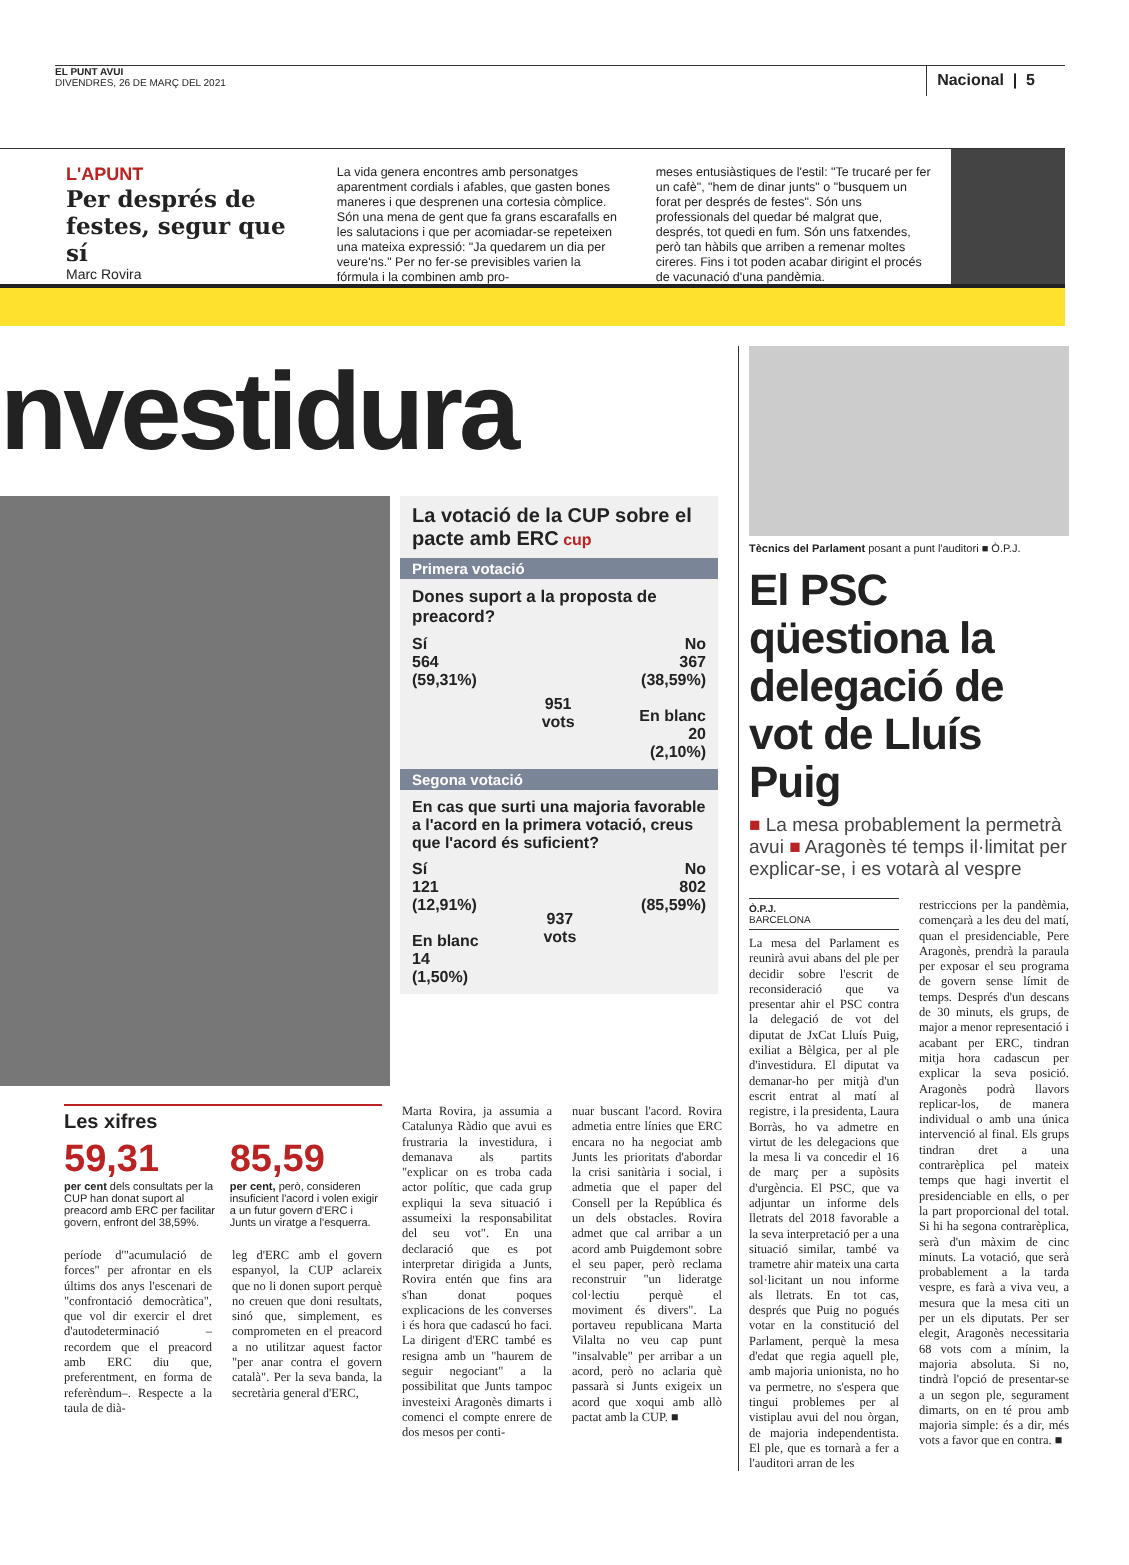EL PUNT AVUI
DIVENDRES, 26 DE MARÇ DEL 2021
Nacional | 5
L'APUNT
Per després de festes, segur que sí
Marc Rovira
La vida genera encontres amb personatges aparentment cordials i afables, que gasten bones maneres i que desprenen una cortesia còmplice. Són una mena de gent que fa grans escarafalls en les salutacions i que per acomiadar-se repeteixen una mateixa expressió: "Ja quedarem un dia per veure'ns." Per no fer-se previsibles varien la fórmula i la combinen amb pro-
meses entusiàstiques de l'estil: "Te trucaré per fer un cafè", "hem de dinar junts" o "busquem un forat per després de festes". Són uns professionals del quedar bé malgrat que, després, tot quedi en fum. Són uns fatxendes, però tan hàbils que arriben a remenar moltes cireres. Fins i tot poden acabar dirigint el procés de vacunació d'una pandèmia.
nvestidura
La votació de la CUP sobre el pacte amb ERC cup
Primera votació
Dones suport a la proposta de preacord?
Sí
564
(59,31%)
951
vots
No
367
(38,59%)
En blanc
20
(2,10%)
Segona votació
En cas que surti una majoria favorable a l'acord en la primera votació, creus que l'acord és suficient?
Sí
121
(12,91%)
En blanc
14
(1,50%)
937
vots
No
802
(85,59%)
Les xifres
59,31
per cent dels consultats per la CUP han donat suport al preacord amb ERC per facilitar govern, enfront del 38,59%.
85,59
per cent, però, consideren insuficient l'acord i volen exigir a un futur govern d'ERC i Junts un viratge a l'esquerra.
període d'"acumulació de forces" per afrontar en els últims dos anys l'escenari de "confrontació democràtica", que vol dir exercir el dret d'autodeterminació –recordem que el preacord amb ERC diu que, preferentment, en forma de referèndum–. Respecte a la taula de dià-
leg d'ERC amb el govern espanyol, la CUP aclareix que no li donen suport perquè no creuen que doni resultats, sinó que, simplement, es comprometen en el preacord a no utilitzar aquest factor "per anar contra el govern català". Per la seva banda, la secretària general d'ERC,
Marta Rovira, ja assumia a Catalunya Ràdio que avui es frustraria la investidura, i demanava als partits "explicar on es troba cada actor polític, que cada grup expliqui la seva situació i assumeixi la responsabilitat del seu vot". En una declaració que es pot interpretar dirigida a Junts, Rovira entén que fins ara s'han donat poques explicacions de les converses i és hora que cadascú ho faci. La dirigent d'ERC també es resigna amb un "haurem de seguir negociant" a la possibilitat que Junts tampoc investeixi Aragonès dimarts i comenci el compte enrere de dos mesos per conti-
nuar buscant l'acord. Rovira admetia entre línies que ERC encara no ha negociat amb Junts les prioritats d'abordar la crisi sanitària i social, i admetia que el paper del Consell per la República és un dels obstacles. Rovira admet que cal arribar a un acord amb Puigdemont sobre el seu paper, però reclama reconstruir "un lideratge col·lectiu perquè el moviment és divers". La portaveu republicana Marta Vilalta no veu cap punt "insalvable" per arribar a un acord, però no aclaria què passarà si Junts exigeix un acord que xoqui amb allò pactat amb la CUP. ■
Tècnics del Parlament posant a punt l'auditori ■ Ò.P.J.
El PSC qüestiona la delegació de vot de Lluís Puig
■ La mesa probablement la permetrà avui ■ Aragonès té temps il·limitat per explicar-se, i es votarà al vespre
Ò.P.J.
BARCELONA
La mesa del Parlament es reunirà avui abans del ple per decidir sobre l'escrit de reconsideració que va presentar ahir el PSC contra la delegació de vot del diputat de JxCat Lluís Puig, exiliat a Bèlgica, per al ple d'investidura. El diputat va demanar-ho per mitjà d'un escrit entrat al matí al registre, i la presidenta, Laura Borràs, ho va admetre en virtut de les delegacions que la mesa li va concedir el 16 de març per a supòsits d'urgència. El PSC, que va adjuntar un informe dels lletrats del 2018 favorable a la seva interpretació per a una situació similar, també va trametre ahir mateix una carta sol·licitant un nou informe als lletrats. En tot cas, després que Puig no pogués votar en la constitució del Parlament, perquè la mesa d'edat que regia aquell ple, amb majoria unionista, no ho va permetre, no s'espera que tingui problemes per al vistiplau avui del nou òrgan, de majoria independentista. El ple, que es tornarà a fer a l'auditori arran de les
restriccions per la pandèmia, començarà a les deu del matí, quan el presidenciable, Pere Aragonès, prendrà la paraula per exposar el seu programa de govern sense límit de temps. Després d'un descans de 30 minuts, els grups, de major a menor representació i acabant per ERC, tindran mitja hora cadascun per explicar la seva posició. Aragonès podrà llavors replicar-los, de manera individual o amb una única intervenció al final. Els grups tindran dret a una contrarèplica pel mateix temps que hagi invertit el presidenciable en ells, o per la part proporcional del total. Si hi ha segona contrarèplica, serà d'un màxim de cinc minuts. La votació, que serà probablement a la tarda vespre, es farà a viva veu, a mesura que la mesa citi un per un els diputats. Per ser elegit, Aragonès necessitaria 68 vots com a mínim, la majoria absoluta. Si no, tindrà l'opció de presentar-se a un segon ple, segurament dimarts, on en té prou amb majoria simple: és a dir, més vots a favor que en contra. ■